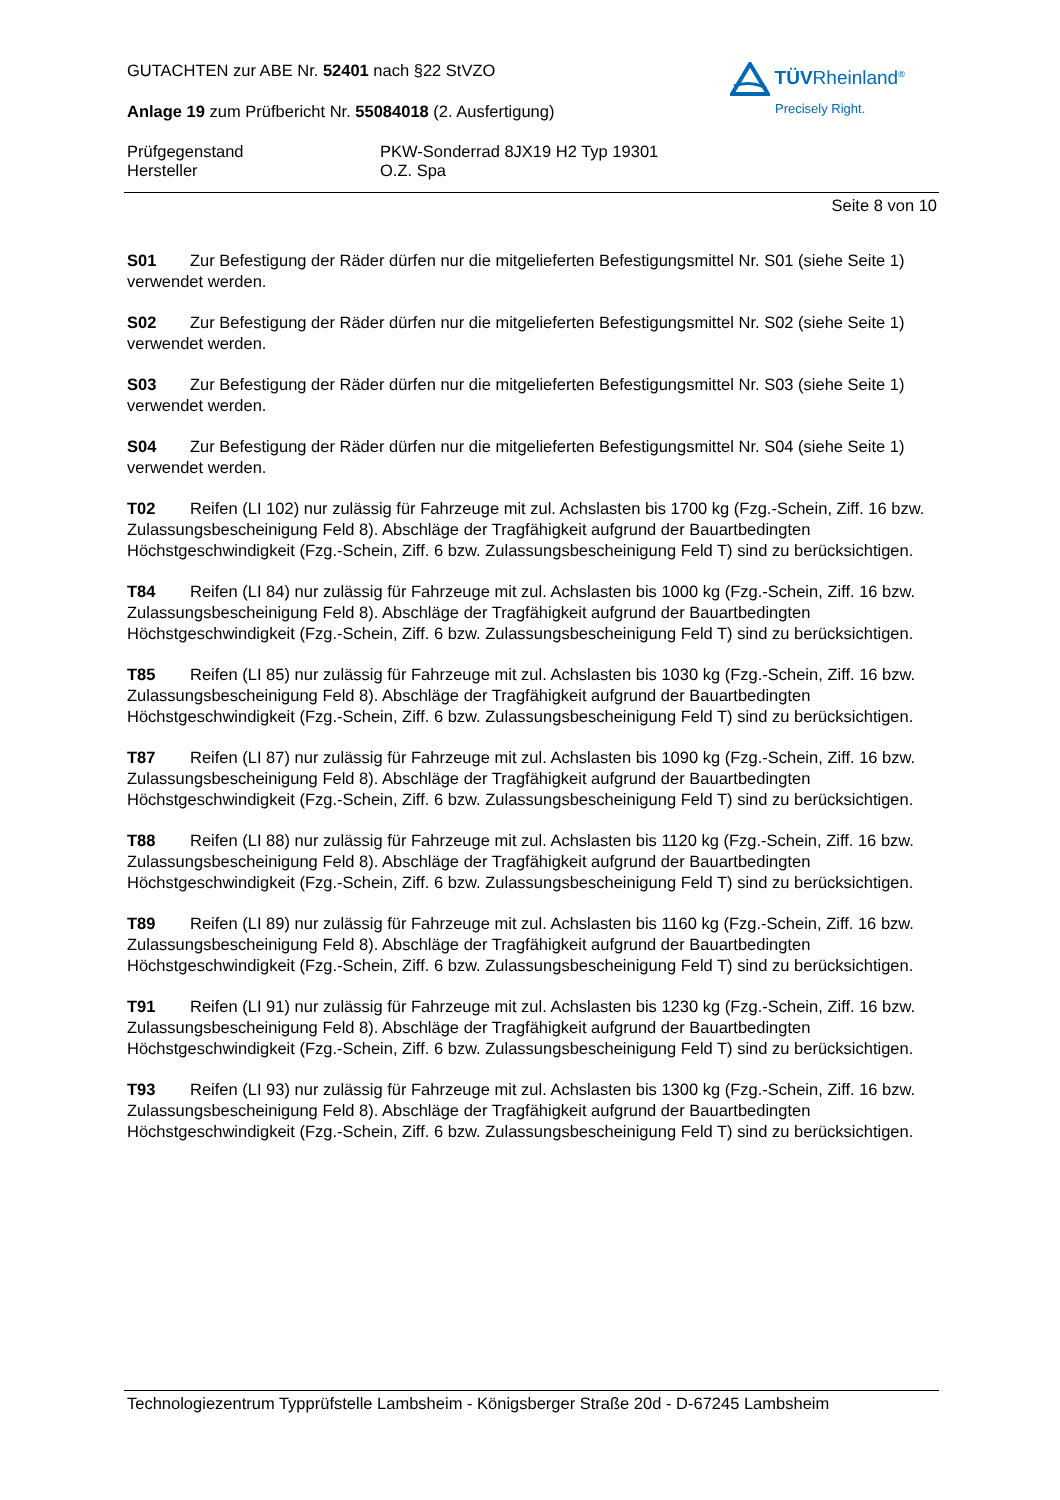TÜVRheinland<sup>®</sup>
Precisely Right.
GUTACHTEN zur ABE Nr. 52401 nach §22 StVZO
Anlage 19 zum Prüfbericht Nr. 55084018 (2. Ausfertigung)
Prüfgegenstand
Hersteller
PKW-Sonderrad 8JX19 H2 Typ 19301
O.Z. Spa
Seite 8 von 10
S01 Zur Befestigung der Räder dürfen nur die mitgelieferten Befestigungsmittel Nr. S01 (siehe Seite 1) verwendet werden.
S02 Zur Befestigung der Räder dürfen nur die mitgelieferten Befestigungsmittel Nr. S02 (siehe Seite 1) verwendet werden.
S03 Zur Befestigung der Räder dürfen nur die mitgelieferten Befestigungsmittel Nr. S03 (siehe Seite 1) verwendet werden.
S04 Zur Befestigung der Räder dürfen nur die mitgelieferten Befestigungsmittel Nr. S04 (siehe Seite 1) verwendet werden.
T02 Reifen (LI 102) nur zulässig für Fahrzeuge mit zul. Achslasten bis 1700 kg (Fzg.-Schein, Ziff. 16 bzw. Zulassungsbescheinigung Feld 8). Abschläge der Tragfähigkeit aufgrund der Bauartbedingten Höchstgeschwindigkeit (Fzg.-Schein, Ziff. 6 bzw. Zulassungsbescheinigung Feld T) sind zu berücksichtigen.
T84 Reifen (LI 84) nur zulässig für Fahrzeuge mit zul. Achslasten bis 1000 kg (Fzg.-Schein, Ziff. 16 bzw. Zulassungsbescheinigung Feld 8). Abschläge der Tragfähigkeit aufgrund der Bauartbedingten Höchstgeschwindigkeit (Fzg.-Schein, Ziff. 6 bzw. Zulassungsbescheinigung Feld T) sind zu berücksichtigen.
T85 Reifen (LI 85) nur zulässig für Fahrzeuge mit zul. Achslasten bis 1030 kg (Fzg.-Schein, Ziff. 16 bzw. Zulassungsbescheinigung Feld 8). Abschläge der Tragfähigkeit aufgrund der Bauartbedingten Höchstgeschwindigkeit (Fzg.-Schein, Ziff. 6 bzw. Zulassungsbescheinigung Feld T) sind zu berücksichtigen.
T87 Reifen (LI 87) nur zulässig für Fahrzeuge mit zul. Achslasten bis 1090 kg (Fzg.-Schein, Ziff. 16 bzw. Zulassungsbescheinigung Feld 8). Abschläge der Tragfähigkeit aufgrund der Bauartbedingten Höchstgeschwindigkeit (Fzg.-Schein, Ziff. 6 bzw. Zulassungsbescheinigung Feld T) sind zu berücksichtigen.
T88 Reifen (LI 88) nur zulässig für Fahrzeuge mit zul. Achslasten bis 1120 kg (Fzg.-Schein, Ziff. 16 bzw. Zulassungsbescheinigung Feld 8). Abschläge der Tragfähigkeit aufgrund der Bauartbedingten Höchstgeschwindigkeit (Fzg.-Schein, Ziff. 6 bzw. Zulassungsbescheinigung Feld T) sind zu berücksichtigen.
T89 Reifen (LI 89) nur zulässig für Fahrzeuge mit zul. Achslasten bis 1160 kg (Fzg.-Schein, Ziff. 16 bzw. Zulassungsbescheinigung Feld 8). Abschläge der Tragfähigkeit aufgrund der Bauartbedingten Höchstgeschwindigkeit (Fzg.-Schein, Ziff. 6 bzw. Zulassungsbescheinigung Feld T) sind zu berücksichtigen.
T91 Reifen (LI 91) nur zulässig für Fahrzeuge mit zul. Achslasten bis 1230 kg (Fzg.-Schein, Ziff. 16 bzw. Zulassungsbescheinigung Feld 8). Abschläge der Tragfähigkeit aufgrund der Bauartbedingten Höchstgeschwindigkeit (Fzg.-Schein, Ziff. 6 bzw. Zulassungsbescheinigung Feld T) sind zu berücksichtigen.
T93 Reifen (LI 93) nur zulässig für Fahrzeuge mit zul. Achslasten bis 1300 kg (Fzg.-Schein, Ziff. 16 bzw. Zulassungsbescheinigung Feld 8). Abschläge der Tragfähigkeit aufgrund der Bauartbedingten Höchstgeschwindigkeit (Fzg.-Schein, Ziff. 6 bzw. Zulassungsbescheinigung Feld T) sind zu berücksichtigen.
Technologiezentrum Typprüfstelle Lambsheim - Königsberger Straße 20d - D-67245 Lambsheim